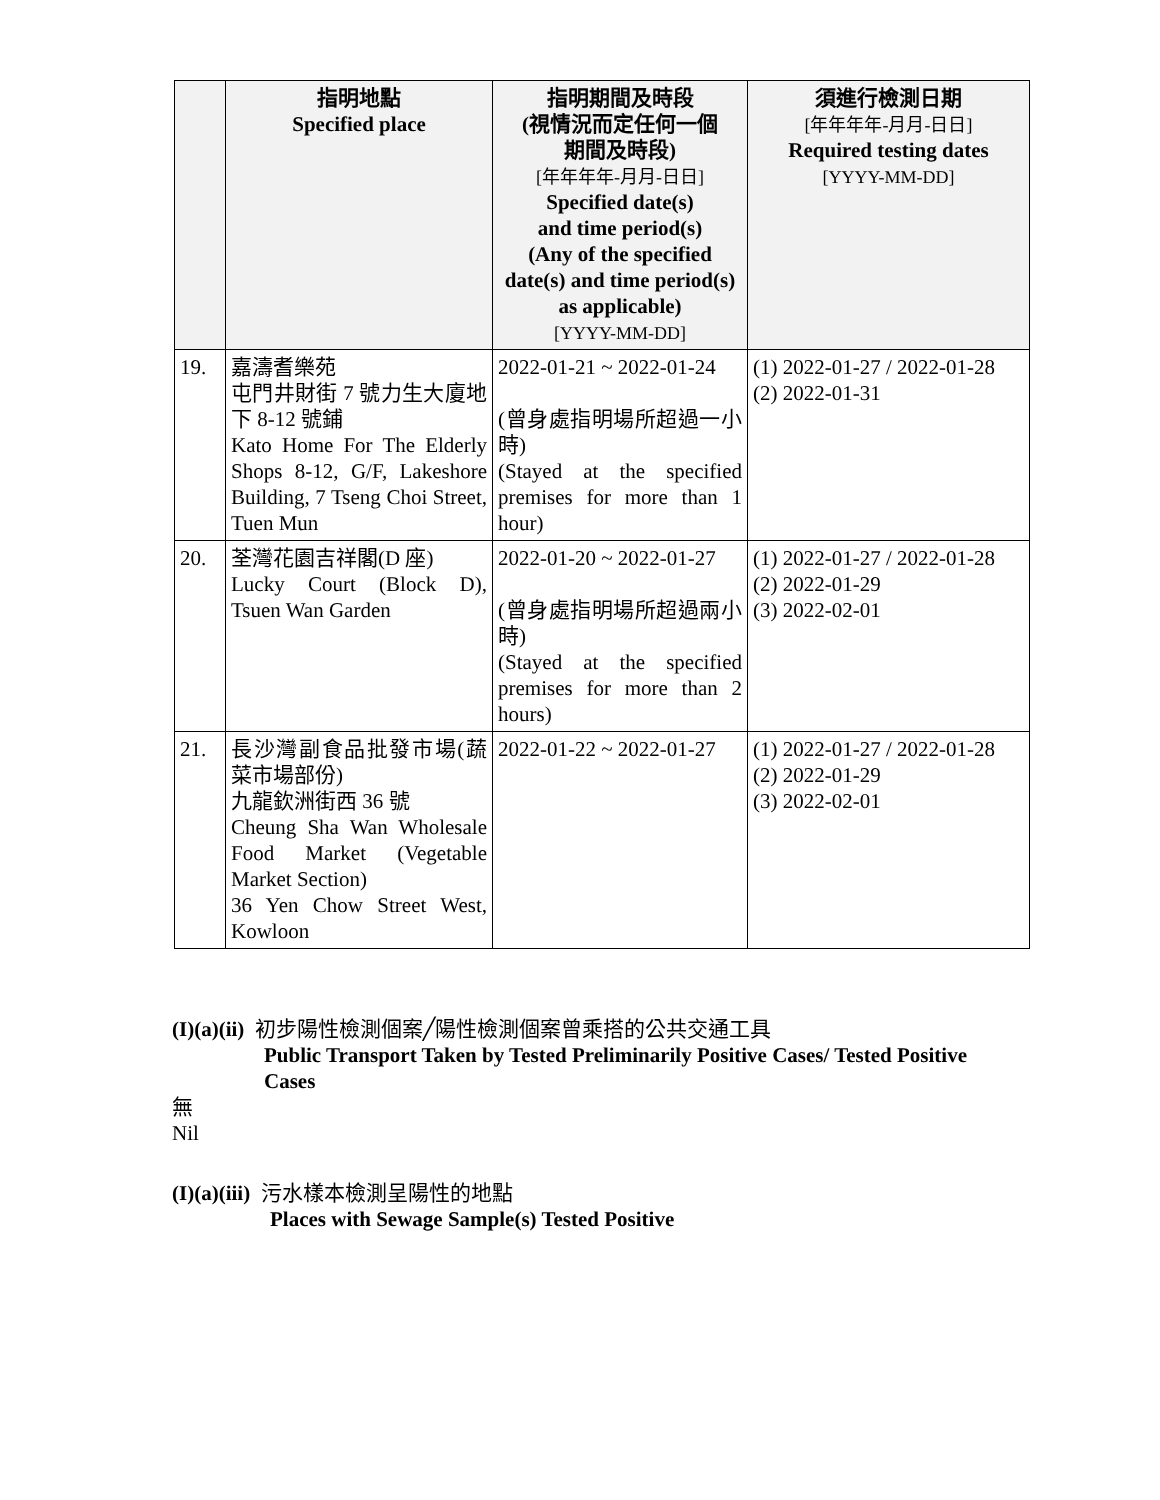| | 指明地點 Specified place | 指明期間及時段 (視情況而定任何一個 期間及時段) [年年年年-月月-日日] Specified date(s) and time period(s) (Any of the specified date(s) and time period(s) as applicable) [YYYY-MM-DD] | 須進行檢測日期 [年年年年-月月-日日] Required testing dates [YYYY-MM-DD] |
| --- | --- | --- | --- |
| 19. | 嘉濤耆樂苑 屯門井財街 7 號力生大廈地下 8-12 號鋪 Kato Home For The Elderly Shops 8-12, G/F, Lakeshore Building, 7 Tseng Choi Street, Tuen Mun | 2022-01-21 ~ 2022-01-24 (曾身處指明場所超過一小時) (Stayed at the specified premises for more than 1 hour) | (1) 2022-01-27 / 2022-01-28 (2) 2022-01-31 |
| 20. | 荃灣花園吉祥閣(D 座) Lucky Court (Block D), Tsuen Wan Garden | 2022-01-20 ~ 2022-01-27 (曾身處指明場所超過兩小時) (Stayed at the specified premises for more than 2 hours) | (1) 2022-01-27 / 2022-01-28 (2) 2022-01-29 (3) 2022-02-01 |
| 21. | 長沙灣副食品批發市場(蔬菜市場部份) 九龍欽洲街西 36 號 Cheung Sha Wan Wholesale Food Market (Vegetable Market Section) 36 Yen Chow Street West, Kowloon | 2022-01-22 ~ 2022-01-27 | (1) 2022-01-27 / 2022-01-28 (2) 2022-01-29 (3) 2022-02-01 |
(I)(a)(ii) 初步陽性檢測個案╱陽性檢測個案曾乘搭的公共交通工具
Public Transport Taken by Tested Preliminarily Positive Cases/ Tested Positive Cases
無
Nil
(I)(a)(iii) 污水樣本檢測呈陽性的地點
Places with Sewage Sample(s) Tested Positive